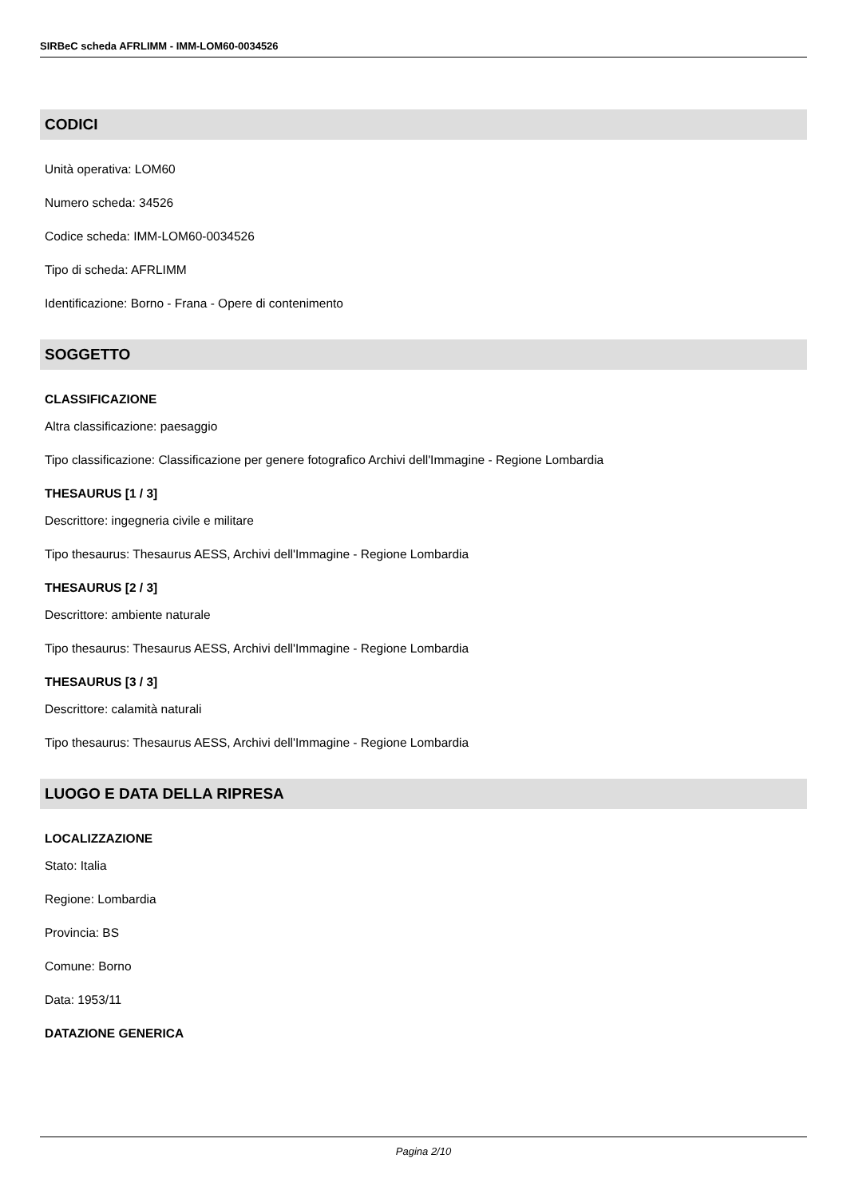SIRBeC scheda AFRLIMM - IMM-LOM60-0034526
CODICI
Unità operativa: LOM60
Numero scheda: 34526
Codice scheda: IMM-LOM60-0034526
Tipo di scheda: AFRLIMM
Identificazione: Borno - Frana - Opere di contenimento
SOGGETTO
CLASSIFICAZIONE
Altra classificazione: paesaggio
Tipo classificazione: Classificazione per genere fotografico Archivi dell'Immagine - Regione Lombardia
THESAURUS [1 / 3]
Descrittore: ingegneria civile e militare
Tipo thesaurus: Thesaurus AESS, Archivi dell'Immagine - Regione Lombardia
THESAURUS [2 / 3]
Descrittore: ambiente naturale
Tipo thesaurus: Thesaurus AESS, Archivi dell'Immagine - Regione Lombardia
THESAURUS [3 / 3]
Descrittore: calamità naturali
Tipo thesaurus: Thesaurus AESS, Archivi dell'Immagine - Regione Lombardia
LUOGO E DATA DELLA RIPRESA
LOCALIZZAZIONE
Stato: Italia
Regione: Lombardia
Provincia: BS
Comune: Borno
Data: 1953/11
DATAZIONE GENERICA
Pagina 2/10